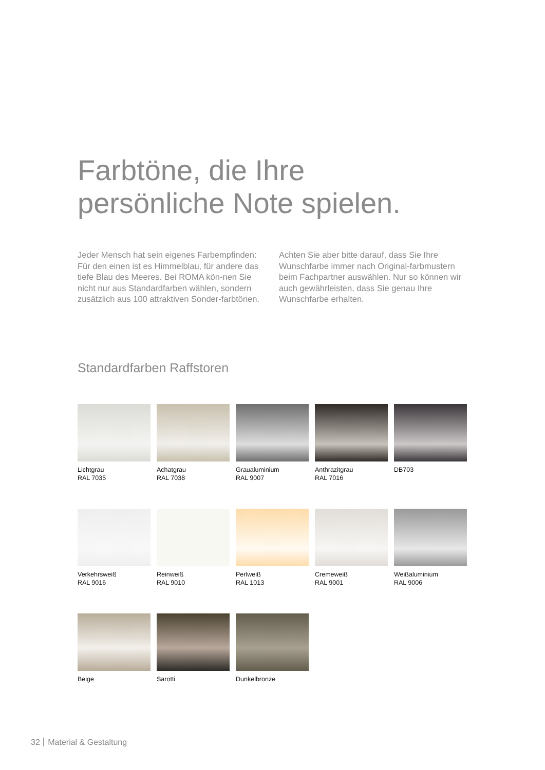Farbtöne, die Ihre
persönliche Note spielen.
Jeder Mensch hat sein eigenes Farbempfinden: Für den einen ist es Himmelblau, für andere das tiefe Blau des Meeres. Bei ROMA kön-nen Sie nicht nur aus Standardfarben wählen, sondern zusätzlich aus 100 attraktiven Sonder-farbtönen. Achten Sie aber bitte darauf, dass Sie Ihre Wunschfarbe immer nach Original-farbmustern beim Fachpartner auswählen. Nur so können wir auch gewährleisten, dass Sie genau Ihre Wunschfarbe erhalten.
Standardfarben Raffstoren
Lichtgrau
RAL 7035
Achatgrau
RAL 7038
Graualuminium
RAL 9007
Anthrazitgrau
RAL 7016
DB703
Verkehrsweiß
RAL 9016
Reinweiß
RAL 9010
Perlweiß
RAL 1013
Cremeweiß
RAL 9001
Weißaluminium
RAL 9006
Beige
Sarotti
Dunkelbronze
32 Material & Gestaltung